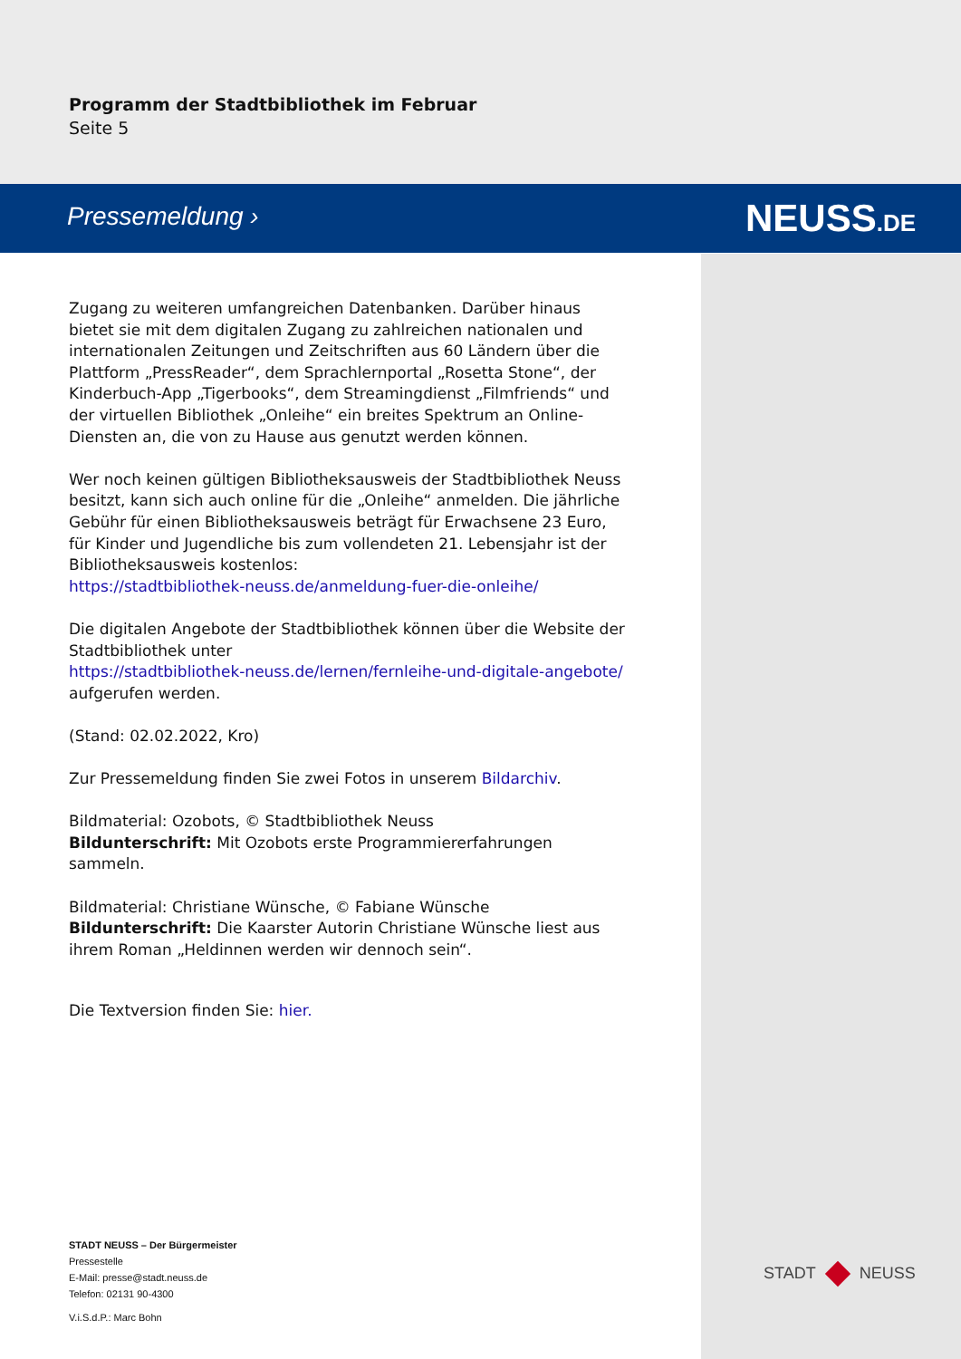Programm der Stadtbibliothek im Februar
Seite 5
Pressemeldung › NEUSS.DE
Zugang zu weiteren umfangreichen Datenbanken. Darüber hinaus bietet sie mit dem digitalen Zugang zu zahlreichen nationalen und internationalen Zeitungen und Zeitschriften aus 60 Ländern über die Plattform „PressReader“, dem Sprachlernportal „Rosetta Stone“, der Kinderbuch-App „Tigerbooks“, dem Streamingdienst „Filmfriends“ und der virtuellen Bibliothek „Onleihe“ ein breites Spektrum an Online-Diensten an, die von zu Hause aus genutzt werden können.
Wer noch keinen gültigen Bibliotheksausweis der Stadtbibliothek Neuss besitzt, kann sich auch online für die „Onleihe“ anmelden. Die jährliche Gebühr für einen Bibliotheksausweis beträgt für Erwachsene 23 Euro, für Kinder und Jugendliche bis zum vollendeten 21. Lebensjahr ist der Bibliotheksausweis kostenlos:
https://stadtbibliothek-neuss.de/anmeldung-fuer-die-onleihe/
Die digitalen Angebote der Stadtbibliothek können über die Website der Stadtbibliothek unter
https://stadtbibliothek-neuss.de/lernen/fernleihe-und-digitale-angebote/
aufgerufen werden.
(Stand: 02.02.2022, Kro)
Zur Pressemeldung finden Sie zwei Fotos in unserem Bildarchiv.
Bildmaterial: Ozobots, © Stadtbibliothek Neuss
Bildunterschrift: Mit Ozobots erste Programmiererfahrungen sammeln.
Bildmaterial: Christiane Wünsche, © Fabiane Wünsche
Bildunterschrift: Die Kaarster Autorin Christiane Wünsche liest aus ihrem Roman „Heldinnen werden wir dennoch sein“.
Die Textversion finden Sie: hier.
STADT NEUSS – Der Bürgermeister
Pressestelle
E-Mail: presse@stadt.neuss.de
Telefon: 02131 90-4300
V.i.S.d.P.: Marc Bohn
STADT NEUSS